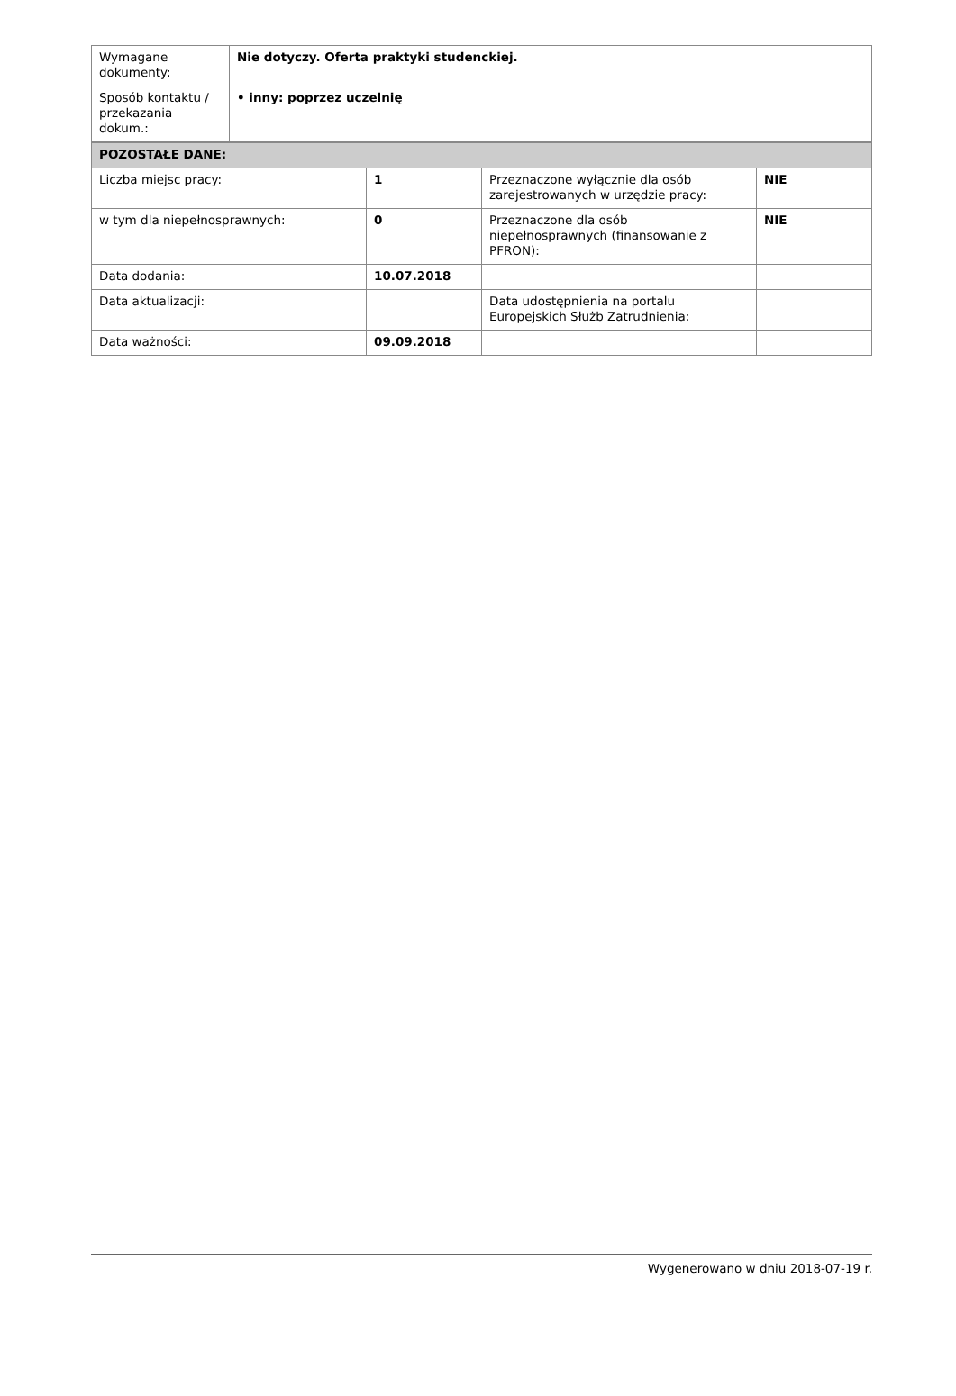| Wymagane dokumenty: | Nie dotyczy. Oferta praktyki studenckiej. |
| Sposób kontaktu / przekazania dokum.: | • inny: poprzez uczelnię |
| POZOSTAŁE DANE: | | | |
| Liczba miejsc pracy: | 1 | Przeznaczone wyłącznie dla osób zarejestrowanych w urzędzie pracy: | NIE |
| w tym dla niepełnosprawnych: | 0 | Przeznaczone dla osób niepełnosprawnych (finansowanie z PFRON): | NIE |
| Data dodania: | 10.07.2018 | | |
| Data aktualizacji: | | Data udostępnienia na portalu Europejskich Służb Zatrudnienia: | |
| Data ważności: | 09.09.2018 | | |
Wygenerowano w dniu 2018-07-19 r.